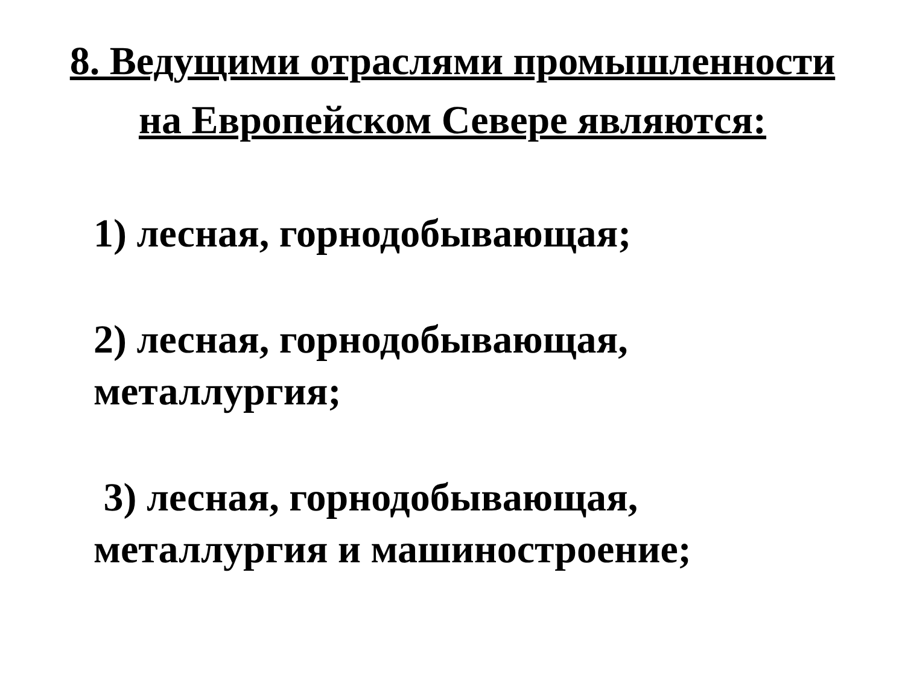8. Ведущими отраслями промышленности
на Европейском Севере являются:
1) лесная, горнодобывающая;
2) лесная, горнодобывающая,
металлургия;
3) лесная, горнодобывающая,
металлургия и машиностроение;